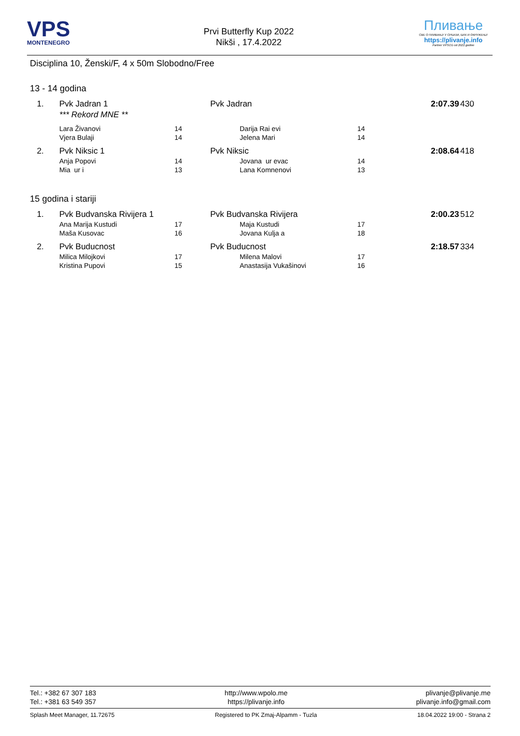VPS
MONTENEGRO
Prvi Butterfly Kup 2022
Nikši , 17.4.2022
Пливање
СВЕ О ПЛИВАЊУ У СРБИЈИ, БИХ И ОКРУЖЕЊУ
https://plivanje.info
Partner VPSCG od 2022.godine
Disciplina 10, Ženski/F, 4 x 50m Slobodno/Free
13 - 14 godina
| 1. | Pvk Jadran 1 | | Pvk Jadran | | | 2:07.39 | 430 |
| | *** Rekord MNE ** | | | | | | |
| | Lara Živanovi | 14 | | Darija Rai evi | 14 | | |
| | Vjera Bulaji | 14 | | Jelena Mari | 14 | | |
| 2. | Pvk Niksic 1 | | Pvk Niksic | | | 2:08.64 | 418 |
| | Anja Popovi | 14 | | Jovana ur evac | 14 | | |
| | Mia ur i | 13 | | Lana Komnenovi | 13 | | |
15 godina i stariji
| 1. | Pvk Budvanska Rivijera 1 | | Pvk Budvanska Rivijera | | | 2:00.23 | 512 |
| | Ana Marija Kustudi | 17 | | Maja Kustudi | 17 | | |
| | Maša Kusovac | 16 | | Jovana Kulja a | 18 | | |
| 2. | Pvk Buducnost | | Pvk Buducnost | | | 2:18.57 | 334 |
| | Milica Milojkovi | 17 | | Milena Malovi | 17 | | |
| | Kristina Pupovi | 15 | | Anastasija Vukašinovi | 16 | | |
Tel.: +382 67 307 183
Tel.: +381 63 549 357
http://www.wpolo.me
https://plivanje.info
plivanje@plivanje.me
plivanje.info@gmail.com
Splash Meet Manager, 11.72675 Registered to PK Zmaj-Alpamm - Tuzla
18.04.2022 19:00 - Strana 2